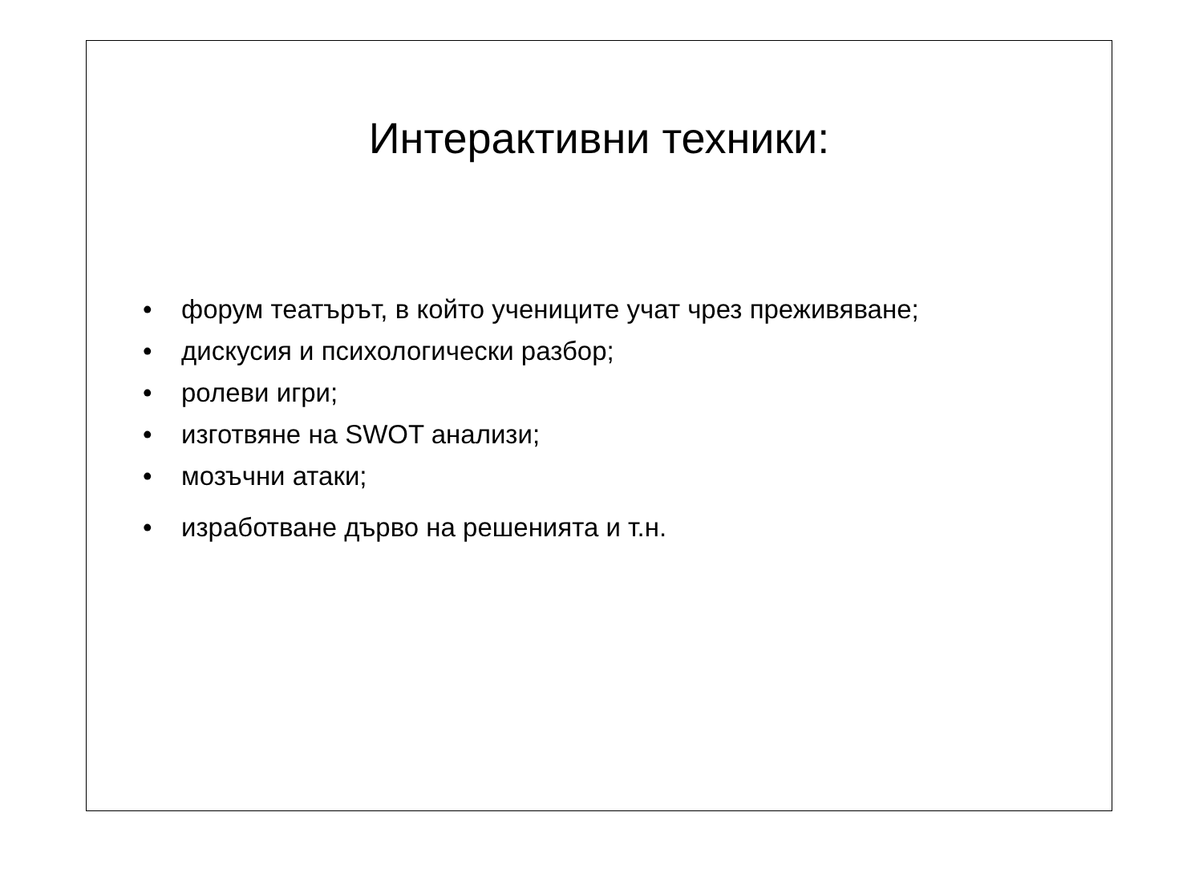Интерактивни техники:
• форум театърът, в който учениците учат чрез преживяване;
• дискусия и психологически разбор;
• ролеви игри;
• изготвяне на SWOT анализи;
• мозъчни атаки;
• изработване дърво на решенията и т.н.